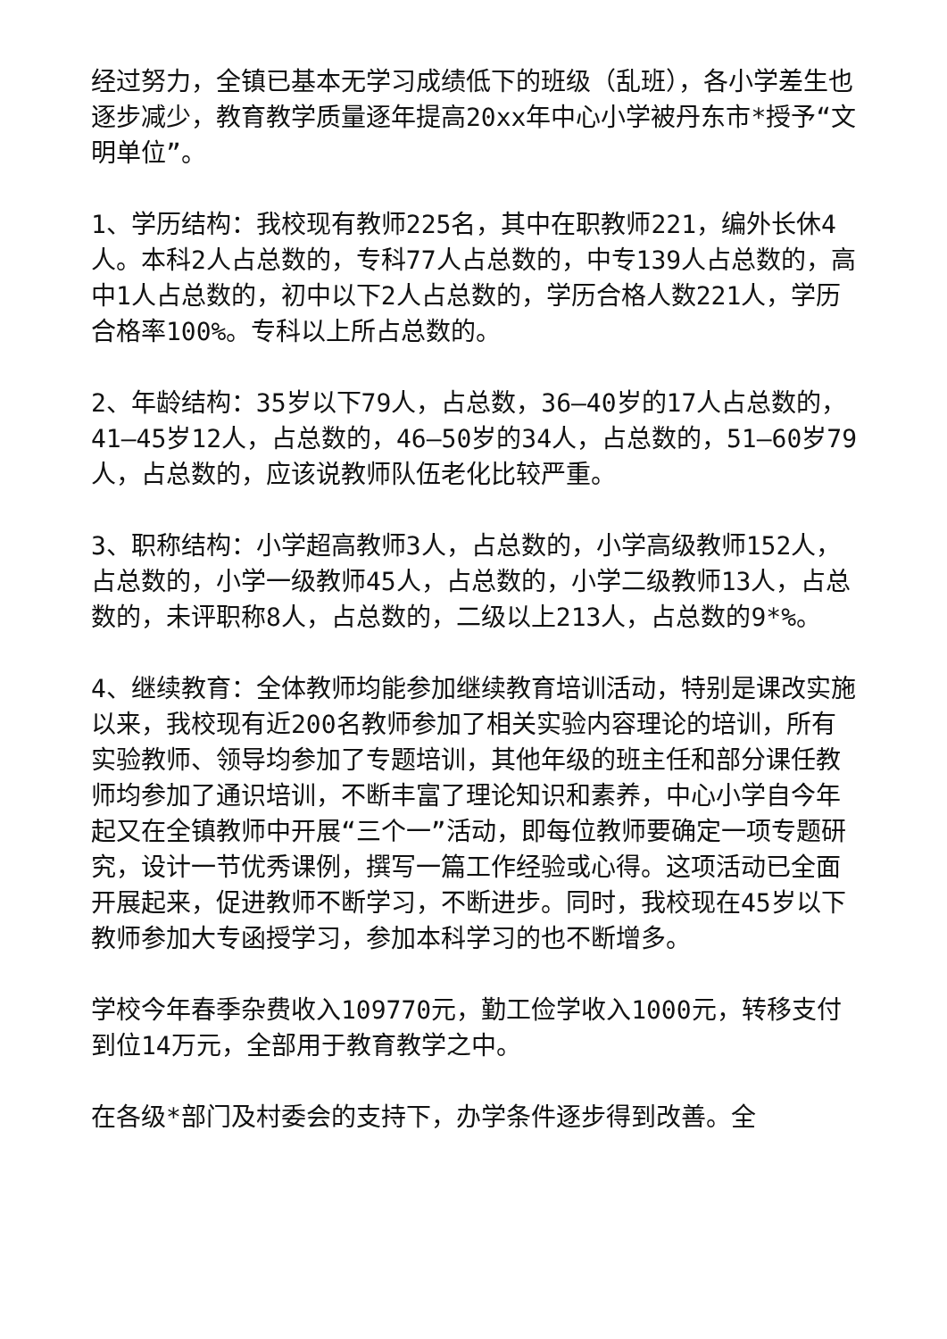经过努力，全镇已基本无学习成绩低下的班级（乱班），各小学差生也逐步减少，教育教学质量逐年提高20xx年中心小学被丹东市*授予“文明单位”。
1、学历结构：我校现有教师225名，其中在职教师221，编外长休4人。本科2人占总数的，专科77人占总数的，中专139人占总数的，高中1人占总数的，初中以下2人占总数的，学历合格人数221人，学历合格率100%。专科以上所占总数的。
2、年龄结构：35岁以下79人，占总数，36—40岁的17人占总数的，41—45岁12人，占总数的，46—50岁的34人，占总数的，51—60岁79人，占总数的，应该说教师队伍老化比较严重。
3、职称结构：小学超高教师3人，占总数的，小学高级教师152人，占总数的，小学一级教师45人，占总数的，小学二级教师13人，占总数的，未评职称8人，占总数的，二级以上213人，占总数的9*%。
4、继续教育：全体教师均能参加继续教育培训活动，特别是课改实施以来，我校现有近200名教师参加了相关实验内容理论的培训，所有实验教师、领导均参加了专题培训，其他年级的班主任和部分课任教师均参加了通识培训，不断丰富了理论知识和素养，中心小学自今年起又在全镇教师中开展“三个一”活动，即每位教师要确定一项专题研究，设计一节优秀课例，撰写一篇工作经验或心得。这项活动已全面开展起来，促进教师不断学习，不断进步。同时，我校现在45岁以下教师参加大专函授学习，参加本科学习的也不断增多。
学校今年春季杂费收入109770元，勤工俭学收入1000元，转移支付到位14万元，全部用于教育教学之中。
在各级*部门及村委会的支持下，办学条件逐步得到改善。全